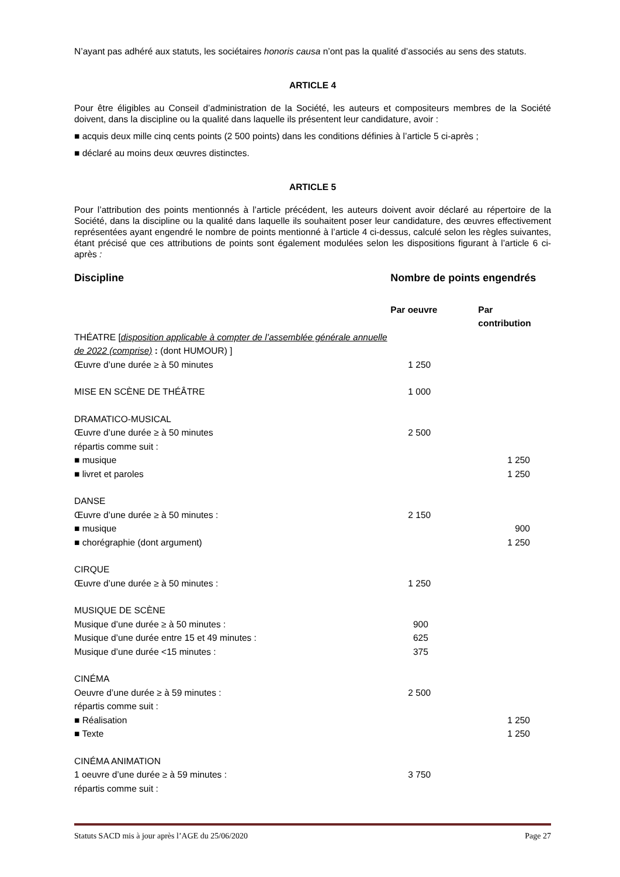N’ayant pas adhéré aux statuts, les sociétaires honoris causa n’ont pas la qualité d’associés au sens des statuts.
ARTICLE 4
Pour être éligibles au Conseil d’administration de la Société, les auteurs et compositeurs membres de la Société doivent, dans la discipline ou la qualité dans laquelle ils présentent leur candidature, avoir :
■ acquis deux mille cinq cents points (2 500 points) dans les conditions définies à l’article 5 ci-après ;
■ déclaré au moins deux œuvres distinctes.
ARTICLE 5
Pour l’attribution des points mentionnés à l’article précédent, les auteurs doivent avoir déclaré au répertoire de la Société, dans la discipline ou la qualité dans laquelle ils souhaitent poser leur candidature, des œuvres effectivement représentées ayant engendré le nombre de points mentionné à l’article 4 ci-dessus, calculé selon les règles suivantes, étant précisé que ces attributions de points sont également modulées selon les dispositions figurant à l’article 6 ci-après :
| Discipline | Nombre de points engendrés | |
| --- | --- | --- |
| | Par oeuvre | Par contribution |
| THÉATRE [ disposition applicable à compter de l’assemblée générale annuelle de 2022 (comprise) : (dont HUMOUR) ] | | |
| Œuvre d’une durée ≥ à 50 minutes | 1 250 | |
| MISE EN SCÈNE DE THÉÂTRE | 1 000 | |
| DRAMATICO-MUSICAL | | |
| Œuvre d’une durée ≥ à 50 minutes | 2 500 | |
| répartis comme suit : | | |
| ■ musique | | 1 250 |
| ■ livret et paroles | | 1 250 |
| DANSE | | |
| Œuvre d’une durée ≥ à 50 minutes : | 2 150 | |
| ■ musique | | 900 |
| ■ chorégraphie (dont argument) | | 1 250 |
| CIRQUE | | |
| Œuvre d’une durée ≥ à 50 minutes : | 1 250 | |
| MUSIQUE DE SCÈNE | | |
| Musique d’une durée ≥ à 50 minutes : | 900 | |
| Musique d’une durée entre 15 et 49 minutes : | 625 | |
| Musique d’une durée <15 minutes : | 375 | |
| CINÉMA | | |
| Oeuvre d’une durée ≥ à 59 minutes : | 2 500 | |
| répartis comme suit : | | |
| ■ Réalisation | | 1 250 |
| ■ Texte | | 1 250 |
| CINÉMA ANIMATION | | |
| 1 oeuvre d’une durée ≥ à 59 minutes : | 3 750 | |
| répartis comme suit : | | |
Statuts SACD mis à jour après l’AGE du 25/06/2020 Page 27